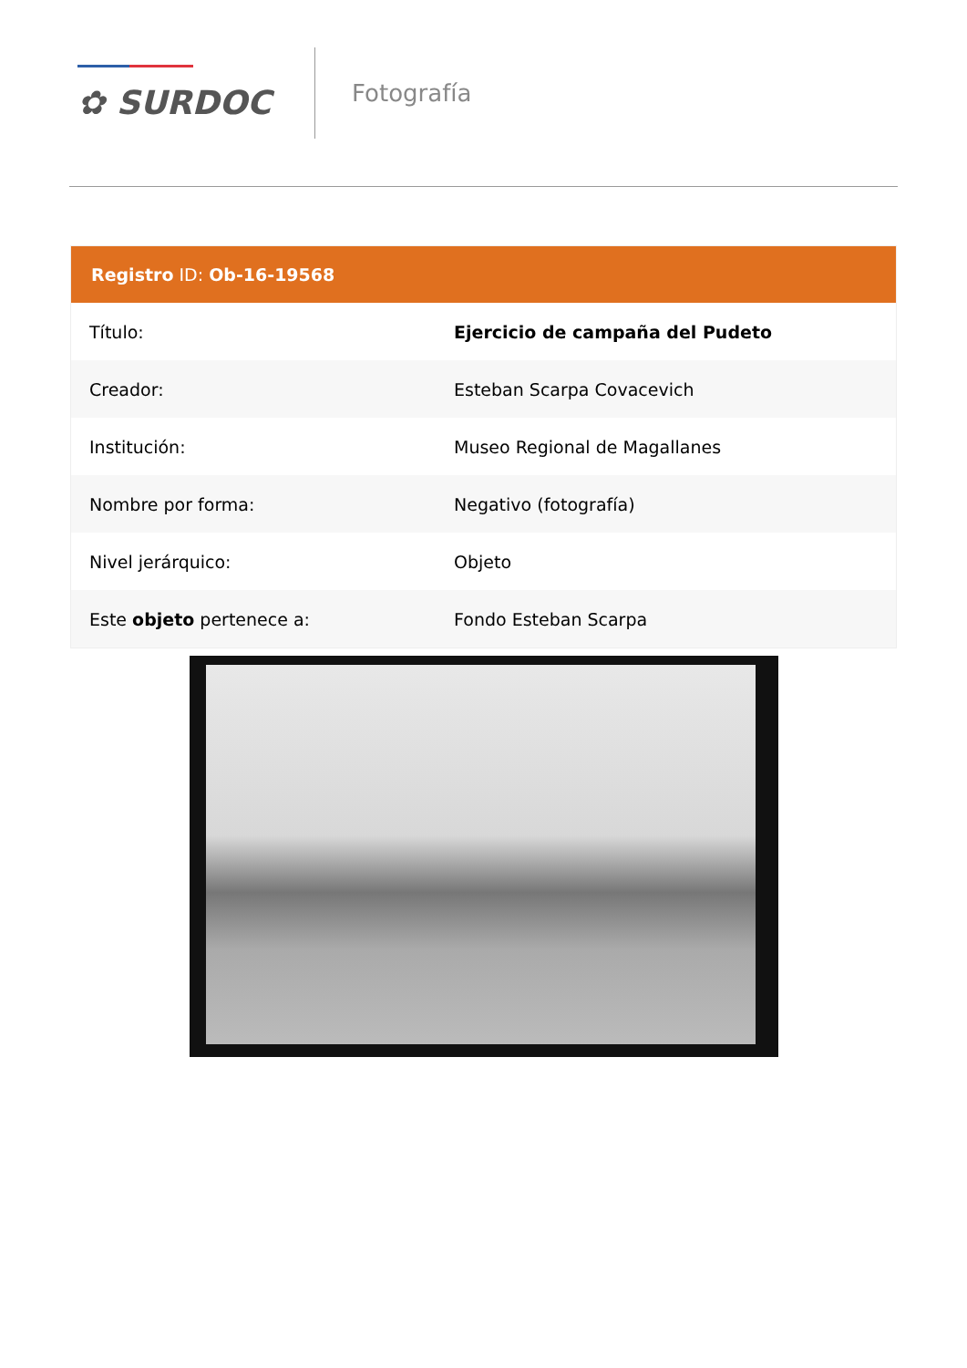✿ SURDOC
Fotografía
Registro ID: Ob-16-19568
| Título: | Ejercicio de campaña del Pudeto |
| Creador: | Esteban Scarpa Covacevich |
| Institución: | Museo Regional de Magallanes |
| Nombre por forma: | Negativo (fotografía) |
| Nivel jerárquico: | Objeto |
| Este objeto pertenece a: | Fondo Esteban Scarpa |